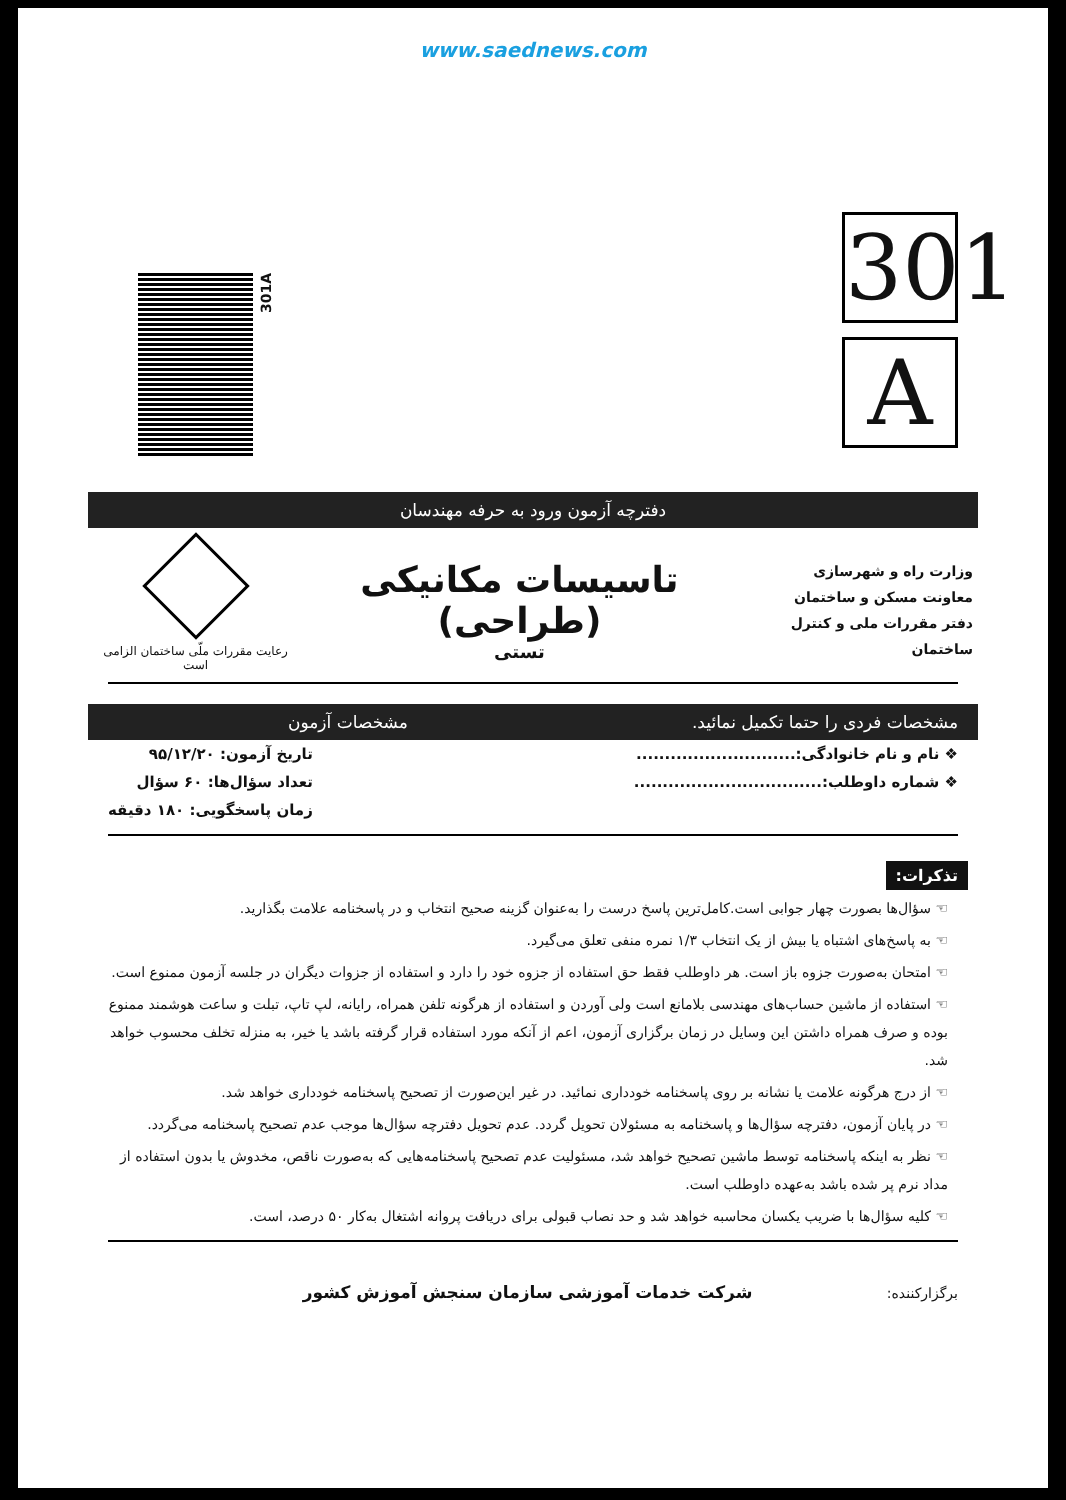www.saednews.com
301A
301
A
دفترچه آزمون ورود به حرفه مهندسان
وزارت راه و شهرسازی
معاونت مسکن و ساختمان
دفتر مقررات ملی و کنترل ساختمان
تاسیسات مکانیکی (طراحی)
تستی
رعایت مقررات ملّی ساختمان الزامی است
مشخصات فردی را حتما تکمیل نمائید. مشخصات آزمون
❖ نام و نام خانوادگی:............................
❖ شماره داوطلب:.................................
تاریخ آزمون: ۹۵/۱۲/۲۰
تعداد سؤال‌ها: ۶۰ سؤال
زمان پاسخگویی: ۱۸۰ دقیقه
تذکرات:
☜ سؤال‌ها بصورت چهار جوابی است.کامل‌ترین پاسخ درست را به‌عنوان گزینه صحیح انتخاب و در پاسخنامه علامت بگذارید.
☜ به پاسخ‌های اشتباه یا بیش از یک انتخاب ۱/۳ نمره منفی تعلق می‌گیرد.
☜ امتحان به‌صورت جزوه باز است. هر داوطلب فقط حق استفاده از جزوه خود را دارد و استفاده از جزوات دیگران در جلسه آزمون ممنوع است.
☜ استفاده از ماشین حساب‌های مهندسی بلامانع است ولی آوردن و استفاده از هرگونه تلفن همراه، رایانه، لپ تاپ، تبلت و ساعت هوشمند ممنوع بوده و صرف همراه داشتن این وسایل در زمان برگزاری آزمون، اعم از آنکه مورد استفاده قرار گرفته باشد یا خیر، به منزله تخلف محسوب خواهد شد.
☜ از درج هرگونه علامت یا نشانه بر روی پاسخنامه خودداری نمائید. در غیر این‌صورت از تصحیح پاسخنامه خودداری خواهد شد.
☜ در پایان آزمون، دفترچه سؤال‌ها و پاسخنامه به مسئولان تحویل گردد. عدم تحویل دفترچه سؤال‌ها موجب عدم تصحیح پاسخنامه می‌گردد.
☜ نظر به اینکه پاسخنامه توسط ماشین تصحیح خواهد شد، مسئولیت عدم تصحیح پاسخنامه‌هایی که به‌صورت ناقص، مخدوش یا بدون استفاده از مداد نرم پر شده باشد به‌عهده داوطلب است.
☜ کلیه سؤال‌ها با ضریب یکسان محاسبه خواهد شد و حد نصاب قبولی برای دریافت پروانه اشتغال به‌کار ۵۰ درصد، است.
برگزارکننده: شرکت خدمات آموزشی سازمان سنجش آموزش کشور